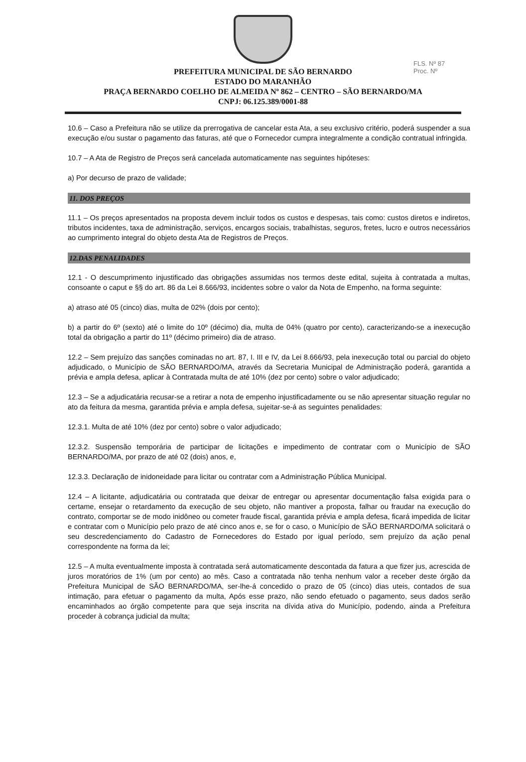FLS. Nº 87
Proc. Nº
PREFEITURA MUNICIPAL DE SÃO BERNARDO
ESTADO DO MARANHÃO
PRAÇA BERNARDO COELHO DE ALMEIDA Nº 862 – CENTRO – SÃO BERNARDO/MA
CNPJ: 06.125.389/0001-88
10.6 – Caso a Prefeitura não se utilize da prerrogativa de cancelar esta Ata, a seu exclusivo critério, poderá suspender a sua execução e/ou sustar o pagamento das faturas, até que o Fornecedor cumpra integralmente a condição contratual infringida.
10.7 – A Ata de Registro de Preços será cancelada automaticamente nas seguintes hipóteses:
a) Por decurso de prazo de validade;
11. DOS PREÇOS
11.1 – Os preços apresentados na proposta devem incluir todos os custos e despesas, tais como: custos diretos e indiretos, tributos incidentes, taxa de administração, serviços, encargos sociais, trabalhistas, seguros, fretes, lucro e outros necessários ao cumprimento integral do objeto desta Ata de Registros de Preços.
12.DAS PENALIDADES
12.1 - O descumprimento injustificado das obrigações assumidas nos termos deste edital, sujeita à contratada a multas, consoante o caput e §§ do art. 86 da Lei 8.666/93, incidentes sobre o valor da Nota de Empenho, na forma seguinte:
a) atraso até 05 (cinco) dias, multa de 02% (dois por cento);
b) a partir do 6º (sexto) até o limite do 10º (décimo) dia, multa de 04% (quatro por cento), caracterizando-se a inexecução total da obrigação a partir do 11º (décimo primeiro) dia de atraso.
12.2 – Sem prejuízo das sanções cominadas no art. 87, I. III e IV, da Lei 8.666/93, pela inexecução total ou parcial do objeto adjudicado, o Município de SÃO BERNARDO/MA, através da Secretaria Municipal de Administração poderá, garantida a prévia e ampla defesa, aplicar à Contratada multa de até 10% (dez por cento) sobre o valor adjudicado;
12.3 – Se a adjudicatária recusar-se a retirar a nota de empenho injustificadamente ou se não apresentar situação regular no ato da feitura da mesma, garantida prévia e ampla defesa, sujeitar-se-á as seguintes penalidades:
12.3.1. Multa de até 10% (dez por cento) sobre o valor adjudicado;
12.3.2. Suspensão temporária de participar de licitações e impedimento de contratar com o Município de SÃO BERNARDO/MA, por prazo de até 02 (dois) anos, e,
12.3.3. Declaração de inidoneidade para licitar ou contratar com a Administração Pública Municipal.
12.4 – A licitante, adjudicatária ou contratada que deixar de entregar ou apresentar documentação falsa exigida para o certame, ensejar o retardamento da execução de seu objeto, não mantiver a proposta, falhar ou fraudar na execução do contrato, comportar se de modo inidôneo ou cometer fraude fiscal, garantida prévia e ampla defesa, ficará impedida de licitar e contratar com o Município pelo prazo de até cinco anos e, se for o caso, o Município de SÃO BERNARDO/MA solicitará o seu descredenciamento do Cadastro de Fornecedores do Estado por igual período, sem prejuízo da ação penal correspondente na forma da lei;
12.5 – A multa eventualmente imposta à contratada será automaticamente descontada da fatura a que fizer jus, acrescida de juros moratórios de 1% (um por cento) ao mês. Caso a contratada não tenha nenhum valor a receber deste órgão da Prefeitura Municipal de SÃO BERNARDO/MA, ser-lhe-á concedido o prazo de 05 (cinco) dias uteis, contados de sua intimação, para efetuar o pagamento da multa, Após esse prazo, não sendo efetuado o pagamento, seus dados serão encaminhados ao órgão competente para que seja inscrita na dívida ativa do Município, podendo, ainda a Prefeitura proceder à cobrança judicial da multa;